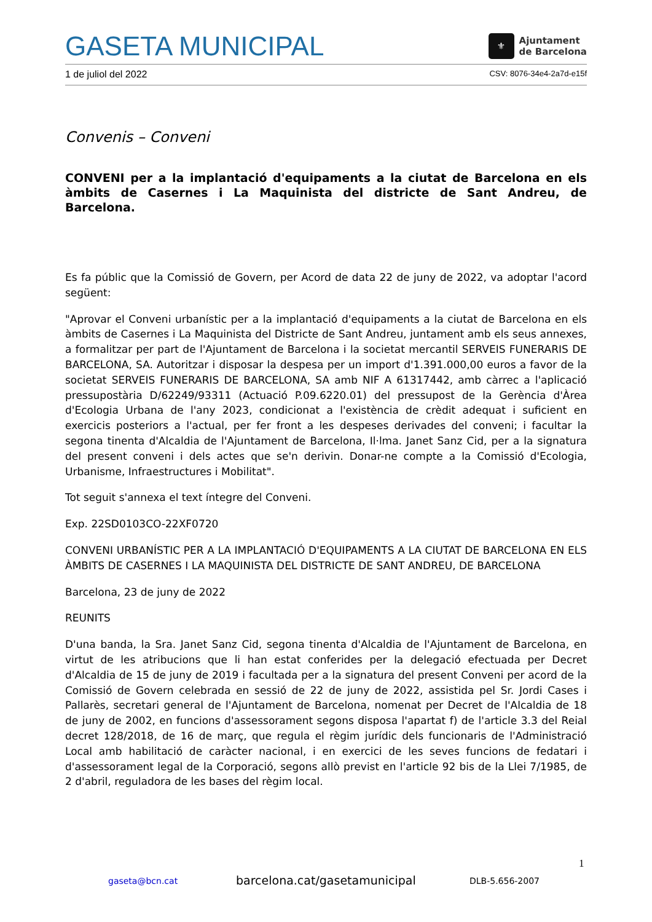GASETA MUNICIPAL
⚜
Ajuntament
de Barcelona
1 de juliol del 2022 CSV: 8076-34e4-2a7d-e15f
Convenis – Conveni
CONVENI per a la implantació d'equipaments a la ciutat de Barcelona en els àmbits de Casernes i La Maquinista del districte de Sant Andreu, de Barcelona.
Es fa públic que la Comissió de Govern, per Acord de data 22 de juny de 2022, va adoptar l'acord següent:
"Aprovar el Conveni urbanístic per a la implantació d'equipaments a la ciutat de Barcelona en els àmbits de Casernes i La Maquinista del Districte de Sant Andreu, juntament amb els seus annexes, a formalitzar per part de l'Ajuntament de Barcelona i la societat mercantil SERVEIS FUNERARIS DE BARCELONA, SA. Autoritzar i disposar la despesa per un import d'1.391.000,00 euros a favor de la societat SERVEIS FUNERARIS DE BARCELONA, SA amb NIF A 61317442, amb càrrec a l'aplicació pressupostària D/62249/93311 (Actuació P.09.6220.01) del pressupost de la Gerència d'Àrea d'Ecologia Urbana de l'any 2023, condicionat a l'existència de crèdit adequat i suficient en exercicis posteriors a l'actual, per fer front a les despeses derivades del conveni; i facultar la segona tinenta d'Alcaldia de l'Ajuntament de Barcelona, Il·lma. Janet Sanz Cid, per a la signatura del present conveni i dels actes que se'n derivin. Donar-ne compte a la Comissió d'Ecologia, Urbanisme, Infraestructures i Mobilitat".
Tot seguit s'annexa el text íntegre del Conveni.
Exp. 22SD0103CO-22XF0720
CONVENI URBANÍSTIC PER A LA IMPLANTACIÓ D'EQUIPAMENTS A LA CIUTAT DE BARCELONA EN ELS ÀMBITS DE CASERNES I LA MAQUINISTA DEL DISTRICTE DE SANT ANDREU, DE BARCELONA
Barcelona, 23 de juny de 2022
REUNITS
D'una banda, la Sra. Janet Sanz Cid, segona tinenta d'Alcaldia de l'Ajuntament de Barcelona, en virtut de les atribucions que li han estat conferides per la delegació efectuada per Decret d'Alcaldia de 15 de juny de 2019 i facultada per a la signatura del present Conveni per acord de la Comissió de Govern celebrada en sessió de 22 de juny de 2022, assistida pel Sr. Jordi Cases i Pallarès, secretari general de l'Ajuntament de Barcelona, nomenat per Decret de l'Alcaldia de 18 de juny de 2002, en funcions d'assessorament segons disposa l'apartat f) de l'article 3.3 del Reial decret 128/2018, de 16 de març, que regula el règim jurídic dels funcionaris de l'Administració Local amb habilitació de caràcter nacional, i en exercici de les seves funcions de fedatari i d'assessorament legal de la Corporació, segons allò previst en l'article 92 bis de la Llei 7/1985, de 2 d'abril, reguladora de les bases del règim local.
1
gaseta@bcn.cat barcelona.cat/gasetamunicipal DLB-5.656-2007